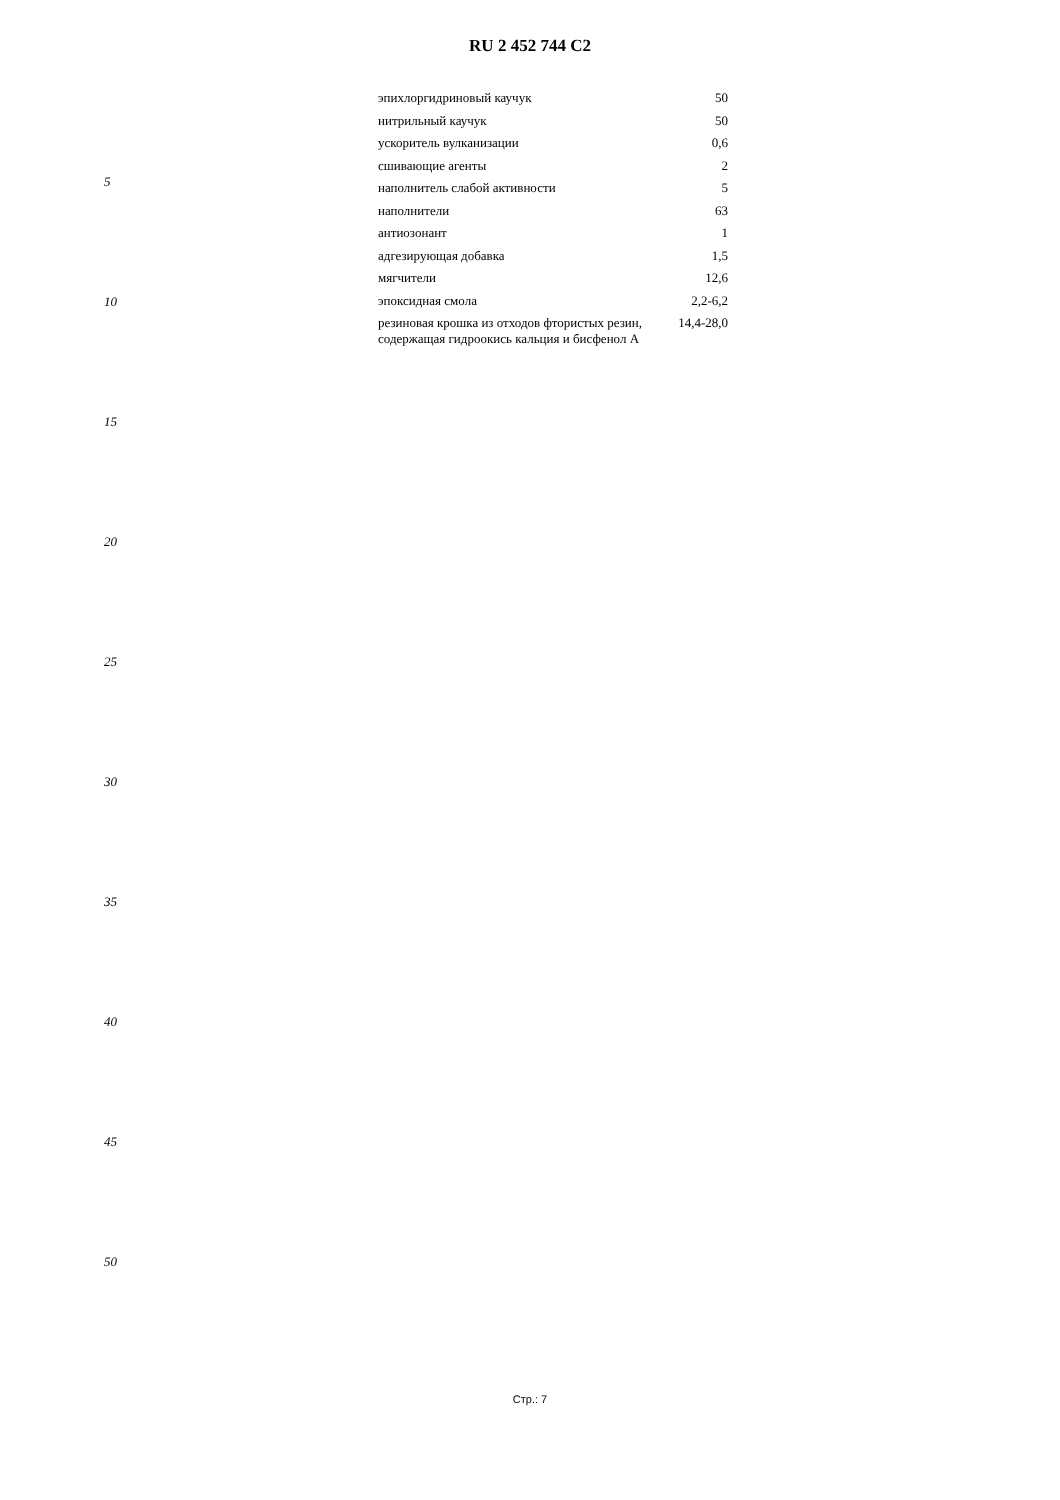RU 2 452 744 C2
5
10
15
20
25
30
35
40
45
50
| эпихлоргидриновый каучук | 50 |
| нитрильный каучук | 50 |
| ускоритель вулканизации | 0,6 |
| сшивающие агенты | 2 |
| наполнитель слабой активности | 5 |
| наполнители | 63 |
| антиозонант | 1 |
| адгезирующая добавка | 1,5 |
| мягчители | 12,6 |
| эпоксидная смола | 2,2-6,2 |
| резиновая крошка из отходов фтористых резин, содержащая гидроокись кальция и бисфенол А | 14,4-28,0 |
Стр.: 7